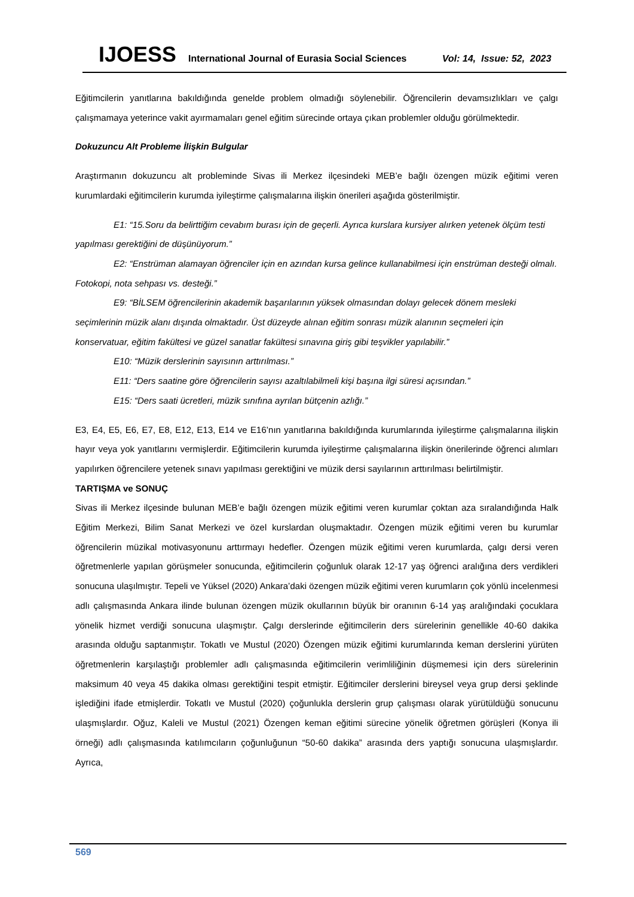IJOESS International Journal of Eurasia Social Sciences Vol: 14, Issue: 52, 2023
Eğitimcilerin yanıtlarına bakıldığında genelde problem olmadığı söylenebilir. Öğrencilerin devamsızlıkları ve çalgı çalışmamaya yeterince vakit ayırmamaları genel eğitim sürecinde ortaya çıkan problemler olduğu görülmektedir.
Dokuzuncu Alt Probleme İlişkin Bulgular
Araştırmanın dokuzuncu alt probleminde Sivas ili Merkez ilçesindeki MEB’e bağlı özengen müzik eğitimi veren kurumlardaki eğitimcilerin kurumda iyileştirme çalışmalarına ilişkin önerileri aşağıda gösterilmiştir.
E1: “15.Soru da belirttiğim cevabım burası için de geçerli. Ayrıca kurslara kursiyer alırken yetenek ölçüm testi yapılması gerektiğini de düşünüyorum.”
E2: “Enstrüman alamayan öğrenciler için en azından kursa gelince kullanabilmesi için enstrüman desteği olmalı. Fotokopi, nota sehpası vs. desteği.”
E9: “BİLSEM öğrencilerinin akademik başarılarının yüksek olmasından dolayı gelecek dönem mesleki seçimlerinin müzik alanı dışında olmaktadır. Üst düzeyde alınan eğitim sonrası müzik alanının seçmeleri için konservatuar, eğitim fakültesi ve güzel sanatlar fakültesi sınavına giriş gibi teşvikler yapılabilir.”
E10: “Müzik derslerinin sayısının arttırılması.”
E11: “Ders saatine göre öğrencilerin sayısı azaltılabilmeli kişi başına ilgi süresi açısından.”
E15: “Ders saati ücretleri, müzik sınıfına ayrılan bütçenin azlığı.”
E3, E4, E5, E6, E7, E8, E12, E13, E14 ve E16’nın yanıtlarına bakıldığında kurumlarında iyileştirme çalışmalarına ilişkin hayır veya yok yanıtlarını vermişlerdir. Eğitimcilerin kurumda iyileştirme çalışmalarına ilişkin önerilerinde öğrenci alımları yapılırken öğrencilere yetenek sınavı yapılması gerektiğini ve müzik dersi sayılarının arttırılması belirtilmiştir.
TARTIŞMA ve SONUÇ
Sivas ili Merkez ilçesinde bulunan MEB’e bağlı özengen müzik eğitimi veren kurumlar çoktan aza sıralandığında Halk Eğitim Merkezi, Bilim Sanat Merkezi ve özel kurslardan oluşmaktadır. Özengen müzik eğitimi veren bu kurumlar öğrencilerin müzikal motivasyonunu arttırmayı hedefler. Özengen müzik eğitimi veren kurumlarda, çalgı dersi veren öğretmenlerle yapılan görüşmeler sonucunda, eğitimcilerin çoğunluk olarak 12-17 yaş öğrenci aralığına ders verdikleri sonucuna ulaşılmıştır. Tepeli ve Yüksel (2020) Ankara’daki özengen müzik eğitimi veren kurumların çok yönlü incelenmesi adlı çalışmasında Ankara ilinde bulunan özengen müzik okullarının büyük bir oranının 6-14 yaş aralığındaki çocuklara yönelik hizmet verdiği sonucuna ulaşmıştır. Çalgı derslerinde eğitimcilerin ders sürelerinin genellikle 40-60 dakika arasında olduğu saptanmıştır. Tokatlı ve Mustul (2020) Özengen müzik eğitimi kurumlarında keman derslerini yürüten öğretmenlerin karşılaştığı problemler adlı çalışmasında eğitimcilerin verimliliğinin düşmemesi için ders sürelerinin maksimum 40 veya 45 dakika olması gerektiğini tespit etmiştir. Eğitimciler derslerini bireysel veya grup dersi şeklinde işlediğini ifade etmişlerdir. Tokatlı ve Mustul (2020) çoğunlukla derslerin grup çalışması olarak yürütüldüğü sonucunu ulaşmışlardır. Oğuz, Kaleli ve Mustul (2021) Özengen keman eğitimi sürecine yönelik öğretmen görüşleri (Konya ili örneği) adlı çalışmasında katılımcıların çoğunluğunun “50-60 dakika” arasında ders yaptığı sonucuna ulaşmışlardır. Ayrıca,
569